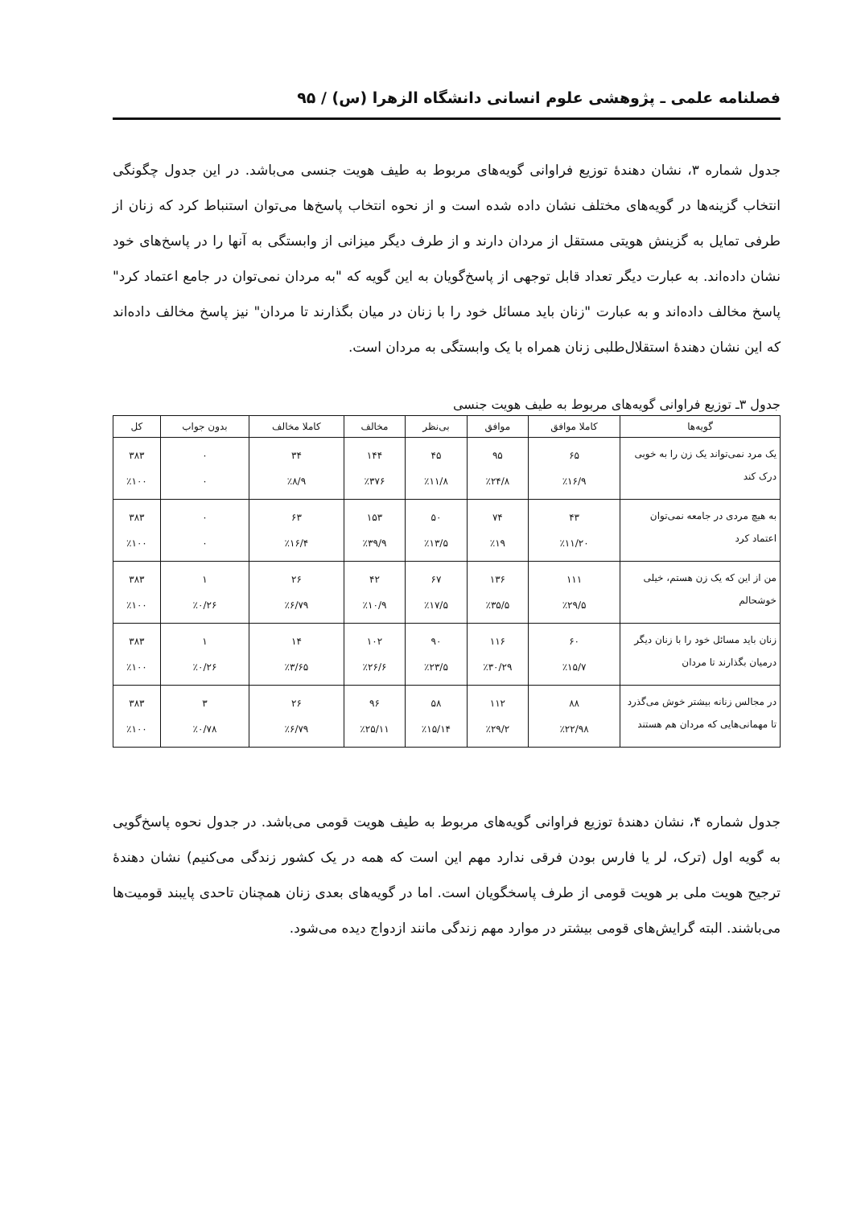فصلنامه علمی ـ پژوهشی علوم انسانی دانشگاه الزهرا (س) / ۹۵
جدول شماره ۳، نشان دهندهٔ توزیع فراوانی گویه‌های مربوط به طیف هویت جنسی می‌باشد. در این جدول چگونگی انتخاب گزینه‌ها در گویه‌های مختلف نشان داده شده است و از نحوه انتخاب پاسخ‌ها می‌توان استنباط کرد که زنان از طرفی تمایل به گزینش هویتی مستقل از مردان دارند و از طرف دیگر میزانی از وابستگی به آنها را در پاسخ‌های خود نشان داده‌اند. به عبارت دیگر تعداد قابل توجهی از پاسخ‌گویان به این گویه که "به مردان نمی‌توان در جامع اعتماد کرد" پاسخ مخالف داده‌اند و به عبارت "زنان باید مسائل خود را با زنان در میان بگذارند تا مردان" نیز پاسخ مخالف داده‌اند که این نشان دهندهٔ استقلال‌طلبی زنان همراه با یک وابستگی به مردان است.
جدول ۳ـ توزیع فراوانی گویه‌های مربوط به طیف هویت جنسی
| گویه‌ها | کاملا موافق | موافق | بی‌نظر | مخالف | کاملا مخالف | بدون جواب | کل |
| --- | --- | --- | --- | --- | --- | --- | --- |
| یک مرد نمی‌تواند یک زن را به خوبی درک کند | ۶۵ ٪۱۶/۹ | ۹۵ ٪۲۴/۸ | ۴۵ ٪۱۱/۸ | ۱۴۴ ٪۳۷۶ | ۳۴ ٪۸/۹ | ۰ ۰ | ۳۸۳ ٪۱۰۰ |
| به هیچ مردی در جامعه نمی‌توان اعتماد کرد | ۴۳ ٪۱۱/۲۰ | ۷۴ ٪۱۹ | ۵۰ ٪۱۳/۵ | ۱۵۳ ٪۳۹/۹ | ۶۳ ٪۱۶/۴ | ۰ ۰ | ۳۸۳ ٪۱۰۰ |
| من از این که یک زن هستم، خیلی خوشحالم | ۱۱۱ ٪۲۹/۵ | ۱۳۶ ٪۳۵/۵ | ۶۷ ٪۱۷/۵ | ۴۲ ٪۱۰/۹ | ۲۶ ٪۶/۷۹ | ۱ ٪۰/۲۶ | ۳۸۳ ٪۱۰۰ |
| زنان باید مسائل خود را با زنان دیگر درمیان بگذارند تا مردان | ۶۰ ٪۱۵/۷ | ۱۱۶ ٪۳۰/۲۹ | ۹۰ ٪۲۳/۵ | ۱۰۲ ٪۲۶/۶ | ۱۴ ٪۳/۶۵ | ۱ ٪۰/۲۶ | ۳۸۳ ٪۱۰۰ |
| در مجالس زنانه بیشتر خوش می‌گذرد تا مهمانی‌هایی که مردان هم هستند | ۸۸ ٪۲۲/۹۸ | ۱۱۲ ٪۲۹/۲ | ۵۸ ٪۱۵/۱۴ | ۹۶ ٪۲۵/۱۱ | ۲۶ ٪۶/۷۹ | ۳ ٪۰/۷۸ | ۳۸۳ ٪۱۰۰ |
جدول شماره ۴، نشان دهندهٔ توزیع فراوانی گویه‌های مربوط به طیف هویت قومی می‌باشد. در جدول نحوه پاسخ‌گویی به گویه اول (ترک، لر یا فارس بودن فرقی ندارد مهم این است که همه در یک کشور زندگی می‌کنیم) نشان دهندهٔ ترجیح هویت ملی بر هویت قومی از طرف پاسخگویان است. اما در گویه‌های بعدی زنان همچنان تاحدی پایبند قومیت‌ها می‌باشند. البته گرایش‌های قومی بیشتر در موارد مهم زندگی مانند ازدواج دیده می‌شود.